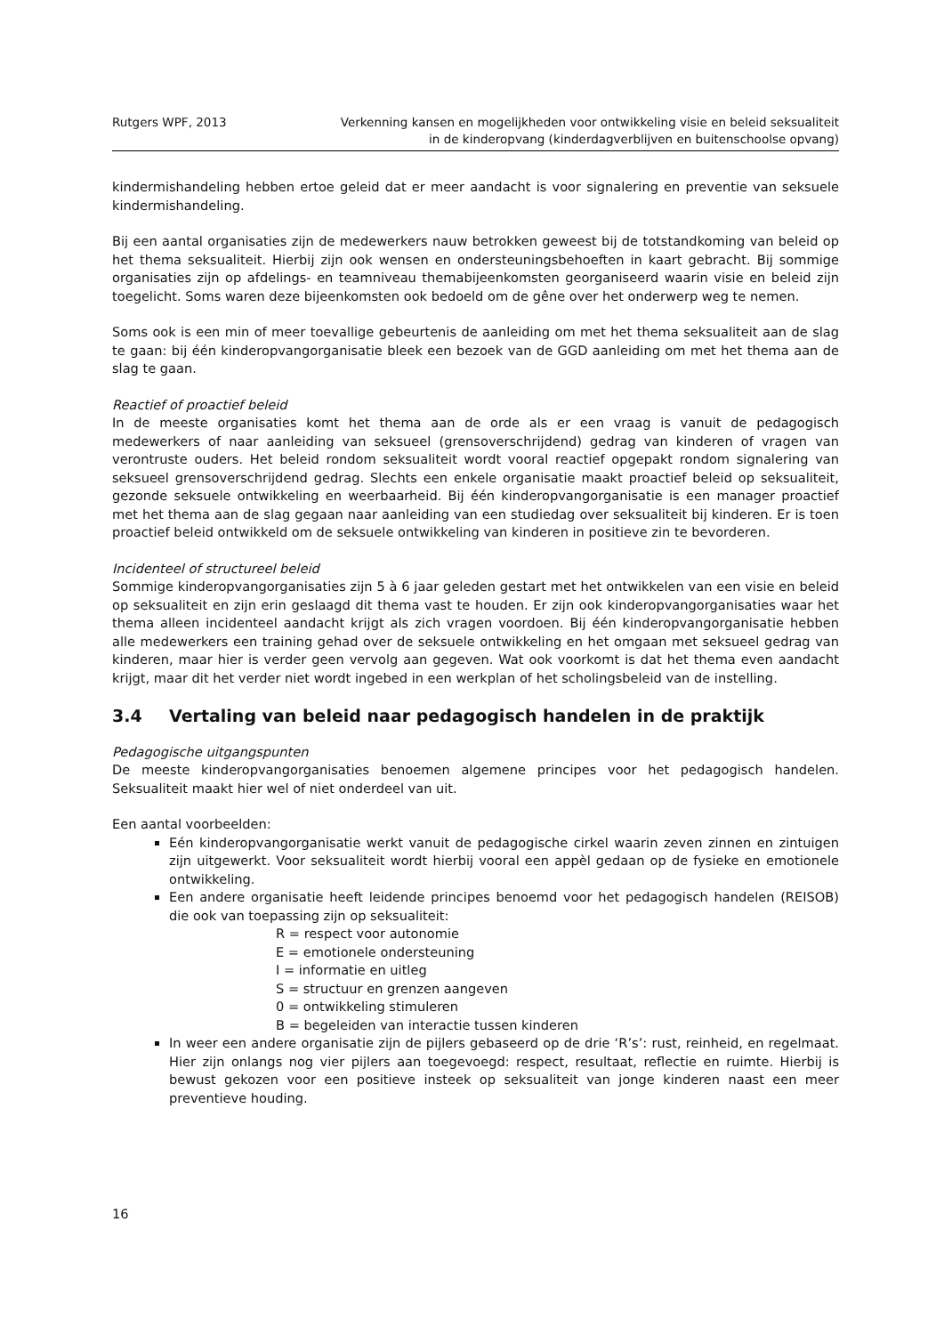Rutgers WPF, 2013 Verkenning kansen en mogelijkheden voor ontwikkeling visie en beleid seksualiteit
in de kinderopvang (kinderdagverblijven en buitenschoolse opvang)
kindermishandeling hebben ertoe geleid dat er meer aandacht is voor signalering en preventie van seksuele kindermishandeling.
Bij een aantal organisaties zijn de medewerkers nauw betrokken geweest bij de totstandkoming van beleid op het thema seksualiteit. Hierbij zijn ook wensen en ondersteuningsbehoeften in kaart gebracht. Bij sommige organisaties zijn op afdelings- en teamniveau themabijeenkomsten georganiseerd waarin visie en beleid zijn toegelicht. Soms waren deze bijeenkomsten ook bedoeld om de gêne over het onderwerp weg te nemen.
Soms ook is een min of meer toevallige gebeurtenis de aanleiding om met het thema seksualiteit aan de slag te gaan: bij één kinderopvangorganisatie bleek een bezoek van de GGD aanleiding om met het thema aan de slag te gaan.
Reactief of proactief beleid
In de meeste organisaties komt het thema aan de orde als er een vraag is vanuit de pedagogisch medewerkers of naar aanleiding van seksueel (grensoverschrijdend) gedrag van kinderen of vragen van verontruste ouders. Het beleid rondom seksualiteit wordt vooral reactief opgepakt rondom signalering van seksueel grensoverschrijdend gedrag. Slechts een enkele organisatie maakt proactief beleid op seksualiteit, gezonde seksuele ontwikkeling en weerbaarheid. Bij één kinderopvangorganisatie is een manager proactief met het thema aan de slag gegaan naar aanleiding van een studiedag over seksualiteit bij kinderen. Er is toen proactief beleid ontwikkeld om de seksuele ontwikkeling van kinderen in positieve zin te bevorderen.
Incidenteel of structureel beleid
Sommige kinderopvangorganisaties zijn 5 à 6 jaar geleden gestart met het ontwikkelen van een visie en beleid op seksualiteit en zijn erin geslaagd dit thema vast te houden. Er zijn ook kinderopvangorganisaties waar het thema alleen incidenteel aandacht krijgt als zich vragen voordoen. Bij één kinderopvangorganisatie hebben alle medewerkers een training gehad over de seksuele ontwikkeling en het omgaan met seksueel gedrag van kinderen, maar hier is verder geen vervolg aan gegeven. Wat ook voorkomt is dat het thema even aandacht krijgt, maar dit het verder niet wordt ingebed in een werkplan of het scholingsbeleid van de instelling.
3.4 Vertaling van beleid naar pedagogisch handelen in de praktijk
Pedagogische uitgangspunten
De meeste kinderopvangorganisaties benoemen algemene principes voor het pedagogisch handelen. Seksualiteit maakt hier wel of niet onderdeel van uit.
Een aantal voorbeelden:
Eén kinderopvangorganisatie werkt vanuit de pedagogische cirkel waarin zeven zinnen en zintuigen zijn uitgewerkt. Voor seksualiteit wordt hierbij vooral een appèl gedaan op de fysieke en emotionele ontwikkeling.
Een andere organisatie heeft leidende principes benoemd voor het pedagogisch handelen (REISOB) die ook van toepassing zijn op seksualiteit:
R = respect voor autonomie
E = emotionele ondersteuning
I = informatie en uitleg
S = structuur en grenzen aangeven
0 = ontwikkeling stimuleren
B = begeleiden van interactie tussen kinderen
In weer een andere organisatie zijn de pijlers gebaseerd op de drie ‘R’s’: rust, reinheid, en regelmaat. Hier zijn onlangs nog vier pijlers aan toegevoegd: respect, resultaat, reflectie en ruimte. Hierbij is bewust gekozen voor een positieve insteek op seksualiteit van jonge kinderen naast een meer preventieve houding.
16